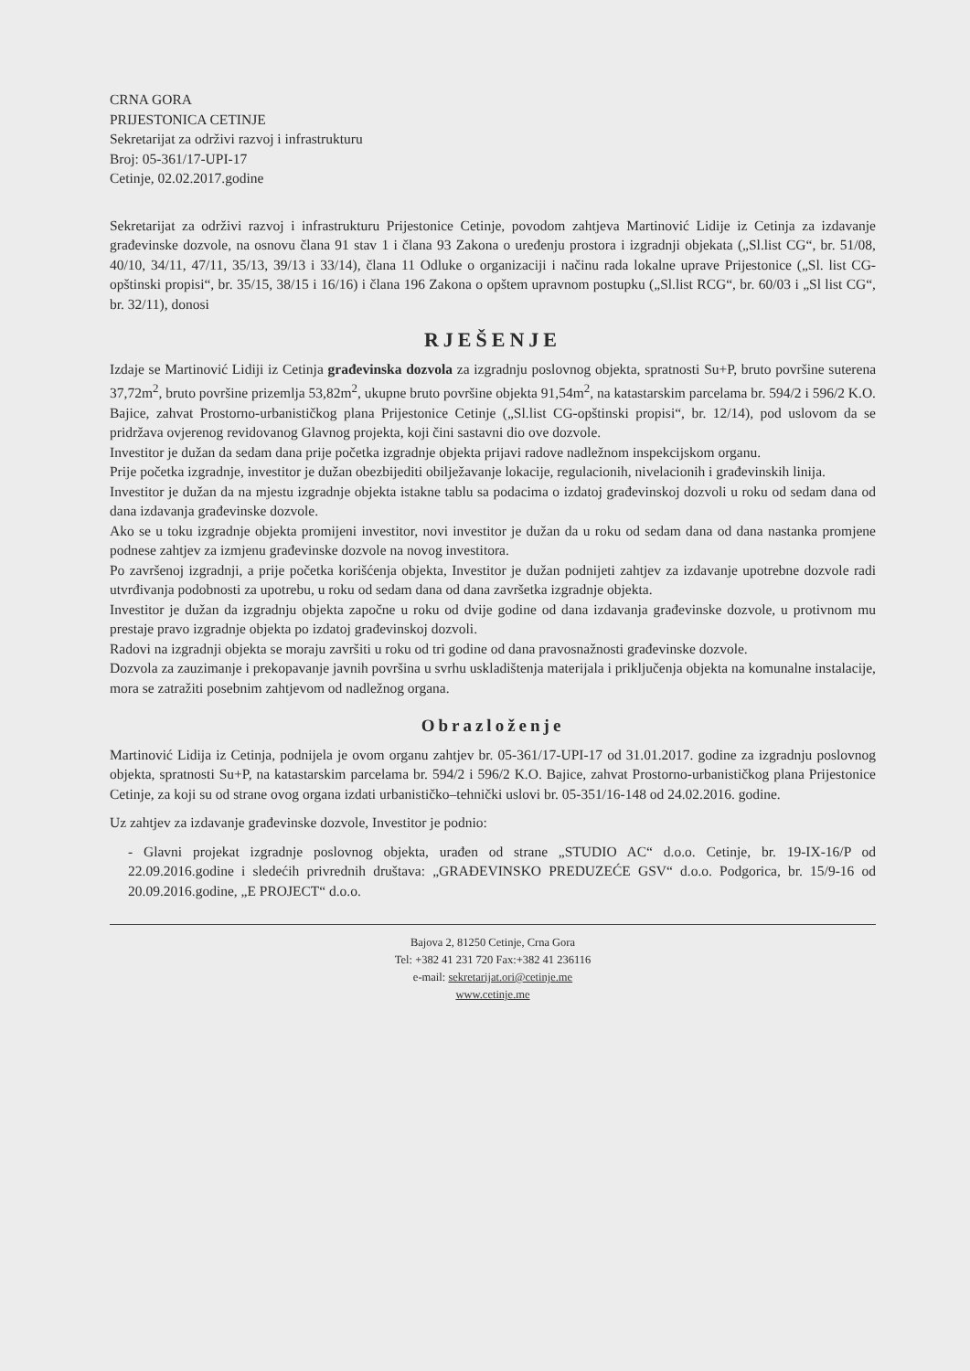CRNA GORA
PRIJESTONICA CETINJE
Sekretarijat za održivi razvoj i infrastrukturu
Broj: 05-361/17-UPI-17
Cetinje, 02.02.2017.godine
Sekretarijat za održivi razvoj i infrastrukturu Prijestonice Cetinje, povodom zahtjeva Martinović Lidije iz Cetinja za izdavanje građevinske dozvole, na osnovu člana 91 stav 1 i člana 93 Zakona o uređenju prostora i izgradnji objekata („Sl.list CG“, br. 51/08, 40/10, 34/11, 47/11, 35/13, 39/13 i 33/14), člana 11 Odluke o organizaciji i načinu rada lokalne uprave Prijestonice („Sl. list CG-opštinski propisi“, br. 35/15, 38/15 i 16/16) i člana 196 Zakona o opštem upravnom postupku („Sl.list RCG“, br. 60/03 i „Sl list CG“, br. 32/11), donosi
RJEŠENJE
Izdaje se Martinović Lidiji iz Cetinja građevinska dozvola za izgradnju poslovnog objekta, spratnosti Su+P, bruto površine suterena 37,72m<sup>2</sup>, bruto površine prizemlja 53,82m<sup>2</sup>, ukupne bruto površine objekta 91,54m<sup>2</sup>, na katastarskim parcelama br. 594/2 i 596/2 K.O. Bajice, zahvat Prostorno-urbanističkog plana Prijestonice Cetinje („Sl.list CG-opštinski propisi“, br. 12/14), pod uslovom da se pridržava ovjerenog revidovanog Glavnog projekta, koji čini sastavni dio ove dozvole.
Investitor je dužan da sedam dana prije početka izgradnje objekta prijavi radove nadležnom inspekcijskom organu.
Prije početka izgradnje, investitor je dužan obezbijediti obilježavanje lokacije, regulacionih, nivelacionih i građevinskih linija.
Investitor je dužan da na mjestu izgradnje objekta istakne tablu sa podacima o izdatoj građevinskoj dozvoli u roku od sedam dana od dana izdavanja građevinske dozvole.
Ako se u toku izgradnje objekta promijeni investitor, novi investitor je dužan da u roku od sedam dana od dana nastanka promjene podnese zahtjev za izmjenu građevinske dozvole na novog investitora.
Po završenoj izgradnji, a prije početka korišćenja objekta, Investitor je dužan podnijeti zahtjev za izdavanje upotrebne dozvole radi utvrđivanja podobnosti za upotrebu, u roku od sedam dana od dana završetka izgradnje objekta.
Investitor je dužan da izgradnju objekta započne u roku od dvije godine od dana izdavanja građevinske dozvole, u protivnom mu prestaje pravo izgradnje objekta po izdatoj građevinskoj dozvoli.
Radovi na izgradnji objekta se moraju završiti u roku od tri godine od dana pravosnažnosti građevinske dozvole.
Dozvola za zauzimanje i prekopavanje javnih površina u svrhu uskladištenja materijala i priključenja objekta na komunalne instalacije, mora se zatražiti posebnim zahtjevom od nadležnog organa.
Obrazloženje
Martinović Lidija iz Cetinja, podnijela je ovom organu zahtjev br. 05-361/17-UPI-17 od 31.01.2017. godine za izgradnju poslovnog objekta, spratnosti Su+P, na katastarskim parcelama br. 594/2 i 596/2 K.O. Bajice, zahvat Prostorno-urbanističkog plana Prijestonice Cetinje, za koji su od strane ovog organa izdati urbanističko–tehnički uslovi br. 05-351/16-148 od 24.02.2016. godine.
Uz zahtjev za izdavanje građevinske dozvole, Investitor je podnio:
- Glavni projekat izgradnje poslovnog objekta, urađen od strane „STUDIO AC“ d.o.o. Cetinje, br. 19-IX-16/P od 22.09.2016.godine i sledećih privrednih društava: „GRAĐEVINSKO PREDUZEĆE GSV“ d.o.o. Podgorica, br. 15/9-16 od 20.09.2016.godine, „E PROJECT“ d.o.o.
Bajova 2, 81250 Cetinje, Crna Gora
Tel: +382 41 231 720 Fax:+382 41 236116
e-mail: sekretarijat.ori@cetinje.me
www.cetinje.me